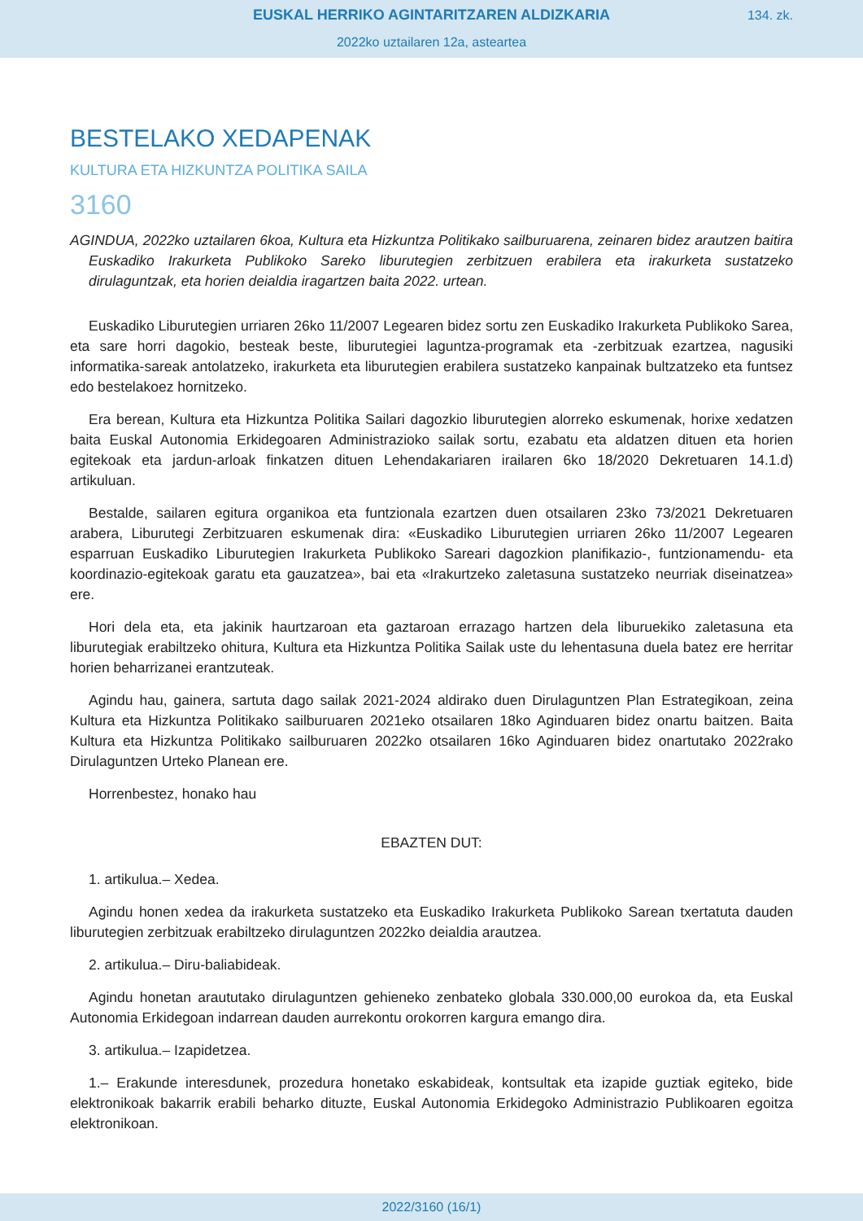EUSKAL HERRIKO AGINTARITZAREN ALDIZKARIA
134. zk.
2022ko uztailaren 12a, asteartea
BESTELAKO XEDAPENAK
KULTURA ETA HIZKUNTZA POLITIKA SAILA
3160
AGINDUA, 2022ko uztailaren 6koa, Kultura eta Hizkuntza Politikako sailburuarena, zeinaren bidez arautzen baitira Euskadiko Irakurketa Publikoko Sareko liburutegien zerbitzuen erabilera eta irakurketa sustatzeko dirulaguntzak, eta horien deialdia iragartzen baita 2022. urtean.
Euskadiko Liburutegien urriaren 26ko 11/2007 Legearen bidez sortu zen Euskadiko Irakurketa Publikoko Sarea, eta sare horri dagokio, besteak beste, liburutegiei laguntza-programak eta -zerbitzuak ezartzea, nagusiki informatika-sareak antolatzeko, irakurketa eta liburutegien erabilera sustatzeko kanpainak bultzatzeko eta funtsez edo bestelakoez hornitzeko.
Era berean, Kultura eta Hizkuntza Politika Sailari dagozkio liburutegien alorreko eskumenak, horixe xedatzen baita Euskal Autonomia Erkidegoaren Administrazioko sailak sortu, ezabatu eta aldatzen dituen eta horien egitekoak eta jardun-arloak finkatzen dituen Lehendakariaren irailaren 6ko 18/2020 Dekretuaren 14.1.d) artikuluan.
Bestalde, sailaren egitura organikoa eta funtzionala ezartzen duen otsailaren 23ko 73/2021 Dekretuaren arabera, Liburutegi Zerbitzuaren eskumenak dira: «Euskadiko Liburutegien urriaren 26ko 11/2007 Legearen esparruan Euskadiko Liburutegien Irakurketa Publikoko Sareari dagozkion planifikazio-, funtzionamendu- eta koordinazio-egitekoak garatu eta gauzatzea», bai eta «Irakurtzeko zaletasuna sustatzeko neurriak diseinatzea» ere.
Hori dela eta, eta jakinik haurtzaroan eta gaztaroan errazago hartzen dela liburuekiko zaletasuna eta liburutegiak erabiltzeko ohitura, Kultura eta Hizkuntza Politika Sailak uste du lehentasuna duela batez ere herritar horien beharrizanei erantzuteak.
Agindu hau, gainera, sartuta dago sailak 2021-2024 aldirako duen Dirulaguntzen Plan Estrategikoan, zeina Kultura eta Hizkuntza Politikako sailburuaren 2021eko otsailaren 18ko Aginduaren bidez onartu baitzen. Baita Kultura eta Hizkuntza Politikako sailburuaren 2022ko otsailaren 16ko Aginduaren bidez onartutako 2022rako Dirulaguntzen Urteko Planean ere.
Horrenbestez, honako hau
EBAZTEN DUT:
1. artikulua.– Xedea.
Agindu honen xedea da irakurketa sustatzeko eta Euskadiko Irakurketa Publikoko Sarean txertatuta dauden liburutegien zerbitzuak erabiltzeko dirulaguntzen 2022ko deialdia arautzea.
2. artikulua.– Diru-baliabideak.
Agindu honetan araututako dirulaguntzen gehieneko zenbateko globala 330.000,00 eurokoa da, eta Euskal Autonomia Erkidegoan indarrean dauden aurrekontu orokorren kargura emango dira.
3. artikulua.– Izapidetzea.
1.– Erakunde interesdunek, prozedura honetako eskabideak, kontsultak eta izapide guztiak egiteko, bide elektronikoak bakarrik erabili beharko dituzte, Euskal Autonomia Erkidegoko Administrazio Publikoaren egoitza elektronikoan.
2022/3160 (16/1)